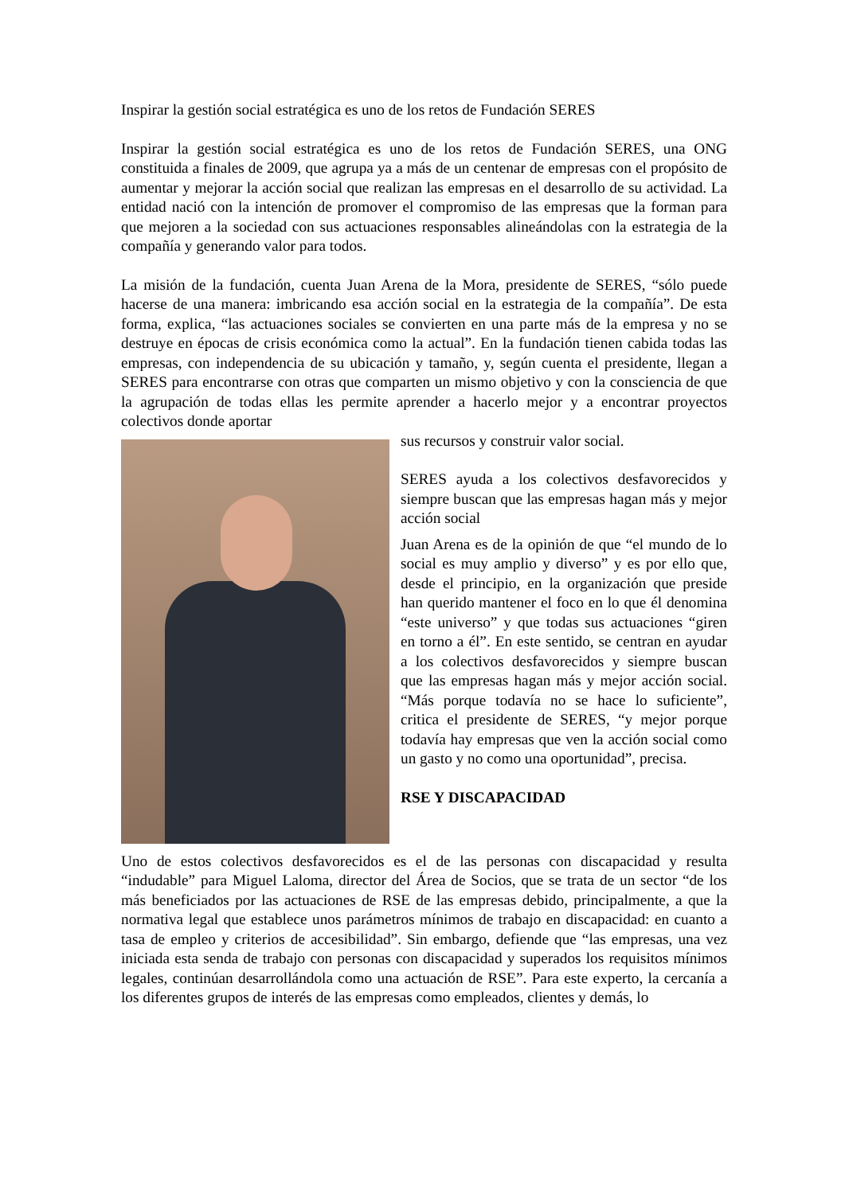Inspirar la gestión social estratégica es uno de los retos de Fundación SERES
Inspirar la gestión social estratégica es uno de los retos de Fundación SERES, una ONG constituida a finales de 2009, que agrupa ya a más de un centenar de empresas con el propósito de aumentar y mejorar la acción social que realizan las empresas en el desarrollo de su actividad. La entidad nació con la intención de promover el compromiso de las empresas que la forman para que mejoren a la sociedad con sus actuaciones responsables alineándolas con la estrategia de la compañía y generando valor para todos.
La misión de la fundación, cuenta Juan Arena de la Mora, presidente de SERES, “sólo puede hacerse de una manera: imbricando esa acción social en la estrategia de la compañía”. De esta forma, explica, “las actuaciones sociales se convierten en una parte más de la empresa y no se destruye en épocas de crisis económica como la actual”. En la fundación tienen cabida todas las empresas, con independencia de su ubicación y tamaño, y, según cuenta el presidente, llegan a SERES para encontrarse con otras que comparten un mismo objetivo y con la consciencia de que la agrupación de todas ellas les permite aprender a hacerlo mejor y a encontrar proyectos colectivos donde aportar
sus recursos y construir valor social.
SERES ayuda a los colectivos desfavorecidos y siempre buscan que las empresas hagan más y mejor acción social
Juan Arena es de la opinión de que “el mundo de lo social es muy amplio y diverso” y es por ello que, desde el principio, en la organización que preside han querido mantener el foco en lo que él denomina “este universo” y que todas sus actuaciones “giren en torno a él”. En este sentido, se centran en ayudar a los colectivos desfavorecidos y siempre buscan que las empresas hagan más y mejor acción social. “Más porque todavía no se hace lo suficiente”, critica el presidente de SERES, “y mejor porque todavía hay empresas que ven la acción social como un gasto y no como una oportunidad”, precisa.
RSE Y DISCAPACIDAD
Uno de estos colectivos desfavorecidos es el de las personas con discapacidad y resulta “indudable” para Miguel Laloma, director del Área de Socios, que se trata de un sector “de los más beneficiados por las actuaciones de RSE de las empresas debido, principalmente, a que la normativa legal que establece unos parámetros mínimos de trabajo en discapacidad: en cuanto a tasa de empleo y criterios de accesibilidad”. Sin embargo, defiende que “las empresas, una vez iniciada esta senda de trabajo con personas con discapacidad y superados los requisitos mínimos legales, continúan desarrollándola como una actuación de RSE”. Para este experto, la cercanía a los diferentes grupos de interés de las empresas como empleados, clientes y demás, lo